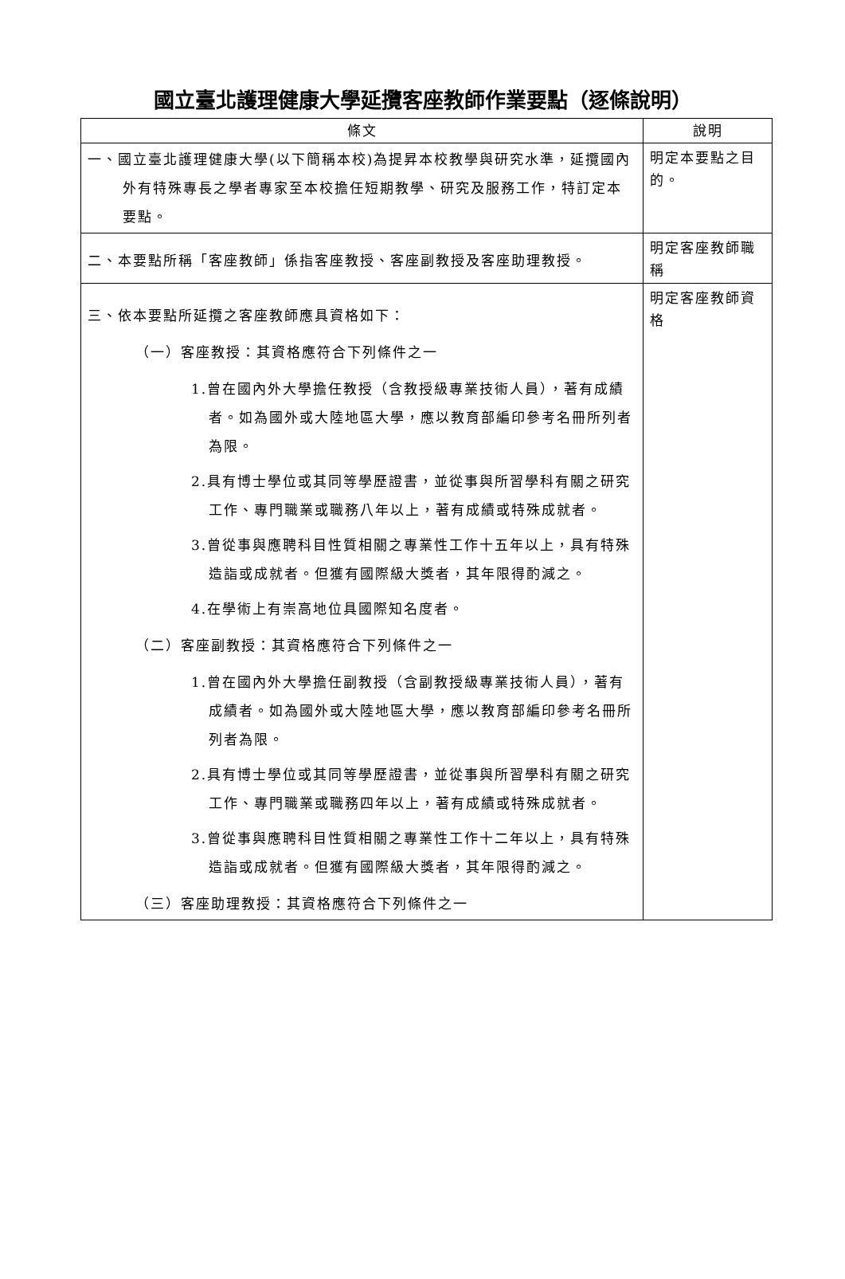國立臺北護理健康大學延攬客座教師作業要點（逐條說明）
| 條文 | 說明 |
| --- | --- |
| 一、國立臺北護理健康大學(以下簡稱本校)為提昇本校教學與研究水準，延攬國內外有特殊專長之學者專家至本校擔任短期教學、研究及服務工作，特訂定本要點。 | 明定本要點之目的。 |
| 二、本要點所稱「客座教師」係指客座教授、客座副教授及客座助理教授。 | 明定客座教師職稱 |
| 三、依本要點所延攬之客座教師應具資格如下： （一）客座教授：其資格應符合下列條件之一 1.曾在國內外大學擔任教授（含教授級專業技術人員），著有成績者。如為國外或大陸地區大學，應以教育部編印參考名冊所列者為限。 2.具有博士學位或其同等學歷證書，並從事與所習學科有關之研究工作、專門職業或職務八年以上，著有成績或特殊成就者。 3.曾從事與應聘科目性質相關之專業性工作十五年以上，具有特殊造詣或成就者。但獲有國際級大獎者，其年限得酌減之。 4.在學術上有崇高地位具國際知名度者。 （二）客座副教授：其資格應符合下列條件之一 1.曾在國內外大學擔任副教授（含副教授級專業技術人員），著有成績者。如為國外或大陸地區大學，應以教育部編印參考名冊所列者為限。 2.具有博士學位或其同等學歷證書，並從事與所習學科有關之研究工作、專門職業或職務四年以上，著有成績或特殊成就者。 3.曾從事與應聘科目性質相關之專業性工作十二年以上，具有特殊造詣或成就者。但獲有國際級大獎者，其年限得酌減之。 （三）客座助理教授：其資格應符合下列條件之一 | 明定客座教師資格 |